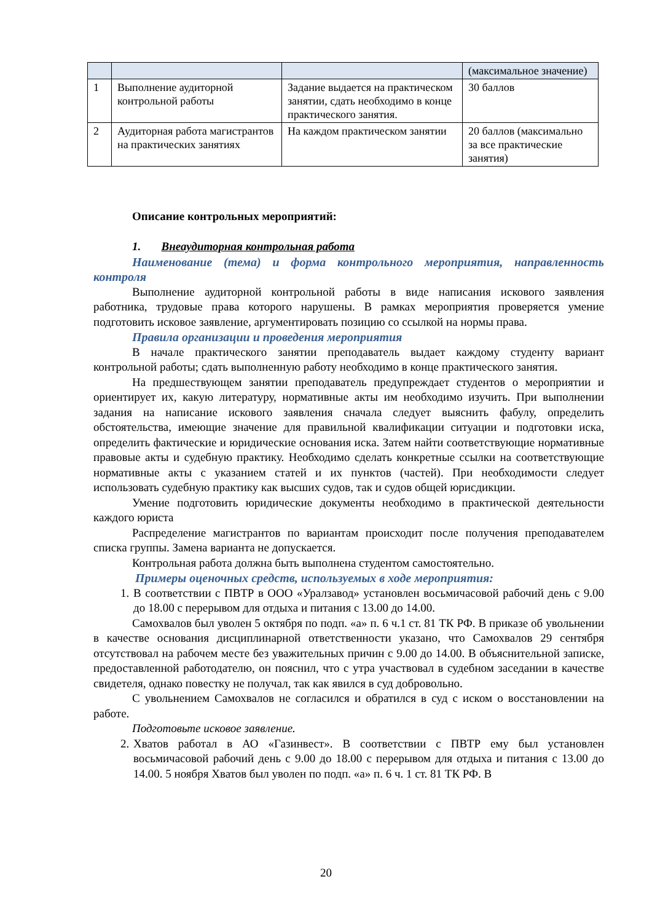| | | | (максимальное значение) |
| 1 | Выполнение аудиторной контрольной работы | Задание выдается на практическом занятии, сдать необходимо в конце практического занятия. | 30 баллов |
| 2 | Аудиторная работа магистрантов на практических занятиях | На каждом практическом занятии | 20 баллов (максимально за все практические занятия) |
Описание контрольных мероприятий:
1. Внеаудиторная контрольная работа
Наименование (тема) и форма контрольного мероприятия, направленность контроля
Выполнение аудиторной контрольной работы в виде написания искового заявления работника, трудовые права которого нарушены. В рамках мероприятия проверяется умение подготовить исковое заявление, аргументировать позицию со ссылкой на нормы права.
Правила организации и проведения мероприятия
В начале практического занятии преподаватель выдает каждому студенту вариант контрольной работы; сдать выполненную работу необходимо в конце практического занятия.
На предшествующем занятии преподаватель предупреждает студентов о мероприятии и ориентирует их, какую литературу, нормативные акты им необходимо изучить. При выполнении задания на написание искового заявления сначала следует выяснить фабулу, определить обстоятельства, имеющие значение для правильной квалификации ситуации и подготовки иска, определить фактические и юридические основания иска. Затем найти соответствующие нормативные правовые акты и судебную практику. Необходимо сделать конкретные ссылки на соответствующие нормативные акты с указанием статей и их пунктов (частей). При необходимости следует использовать судебную практику как высших судов, так и судов общей юрисдикции.
Умение подготовить юридические документы необходимо в практической деятельности каждого юриста
Распределение магистрантов по вариантам происходит после получения преподавателем списка группы. Замена варианта не допускается.
Контрольная работа должна быть выполнена студентом самостоятельно.
Примеры оценочных средств, используемых в ходе мероприятия:
1. В соответствии с ПВТР в ООО «Уралзавод» установлен восьмичасовой рабочий день с 9.00 до 18.00 с перерывом для отдыха и питания с 13.00 до 14.00.
Самохвалов был уволен 5 октября по подп. «а» п. 6 ч.1 ст. 81 ТК РФ. В приказе об увольнении в качестве основания дисциплинарной ответственности указано, что Самохвалов 29 сентября отсутствовал на рабочем месте без уважительных причин с 9.00 до 14.00. В объяснительной записке, предоставленной работодателю, он пояснил, что с утра участвовал в судебном заседании в качестве свидетеля, однако повестку не получал, так как явился в суд добровольно.
С увольнением Самохвалов не согласился и обратился в суд с иском о восстановлении на работе.
Подготовьте исковое заявление.
2. Хватов работал в АО «Газинвест». В соответствии с ПВТР ему был установлен восьмичасовой рабочий день с 9.00 до 18.00 с перерывом для отдыха и питания с 13.00 до 14.00. 5 ноября Хватов был уволен по подп. «а» п. 6 ч. 1 ст. 81 ТК РФ. В
20